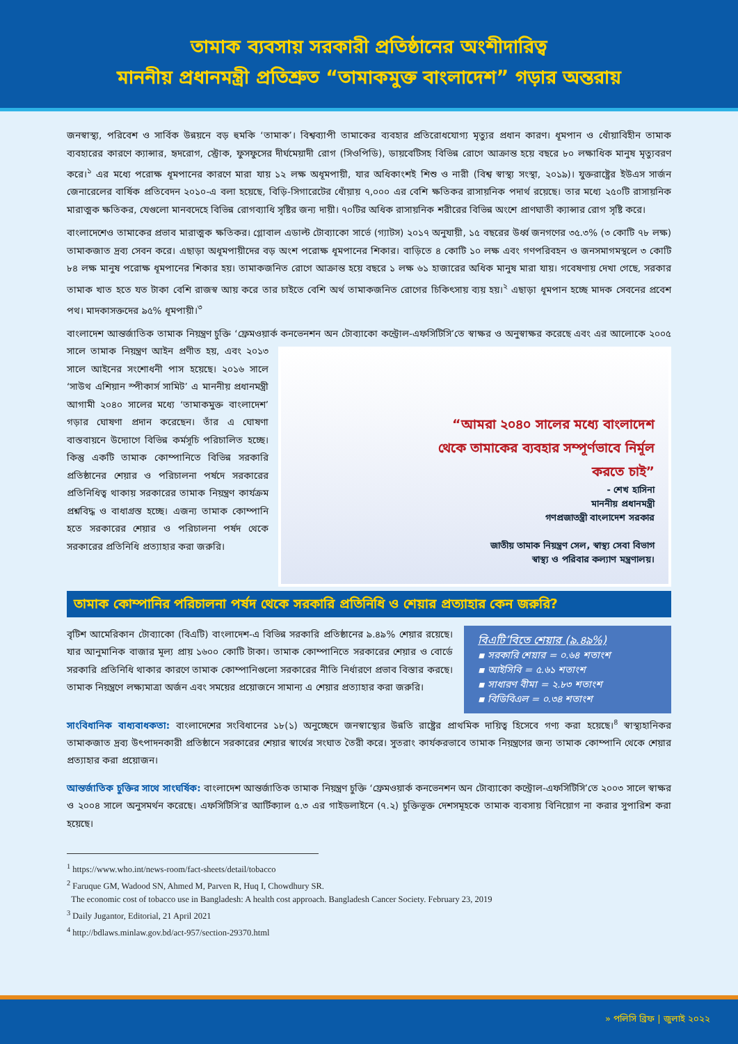তামাক ব্যবসায় সরকারী প্রতিষ্ঠানের অংশীদারিত্ব
মাননীয় প্রধানমন্ত্রী প্রতিশ্রুত “তামাকমুক্ত বাংলাদেশ” গড়ার অন্তরায়
জনস্বাস্থ্য, পরিবেশ ও সার্বিক উন্নয়নে বড় হুমকি ‘তামাক’। বিশ্বব্যাপী তামাকের ব্যবহার প্রতিরোধযোগ্য মৃত্যুর প্রধান কারণ। ধূমপান ও ধোঁয়াবিহীন তামাক ব্যবহারের কারণে ক্যান্সার, হৃদরোগ, স্ট্রোক, ফুসফুসের দীর্ঘমেয়াদী রোগ (সিওপিডি), ডায়বেটিসহ বিভিন্ন রোগে আক্রান্ত হয়ে বছরে ৮০ লক্ষাধিক মানুষ মৃত্যুবরণ করে।<sup>১</sup> এর মধ্যে পরোক্ষ ধূমপানের কারণে মারা যায় ১২ লক্ষ অধূমপায়ী, যার অধিকাংশই শিশু ও নারী (বিশ্ব স্বাস্থ্য সংস্থা, ২০১৯)। যুক্তরাষ্ট্রের ইউএস সার্জন জেনারেলের বার্ষিক প্রতিবেদন ২০১০-এ বলা হয়েছে, বিড়ি-সিগারেটের ধোঁয়ায় ৭,০০০ এর বেশি ক্ষতিকর রাসায়নিক পদার্থ রয়েছে। তার মধ্যে ২৫০টি রাসায়নিক মারাত্মক ক্ষতিকর, যেগুলো মানবদেহে বিভিন্ন রোগব্যাধি সৃষ্টির জন্য দায়ী। ৭০টির অধিক রাসায়নিক শরীরের বিভিন্ন অংশে প্রাণঘাতী ক্যান্সার রোগ সৃষ্টি করে।
বাংলাদেশেও তামাকের প্রভাব মারাত্মক ক্ষতিকর। গ্লোবাল এডাল্ট টোব্যাকো সার্ভে (গ্যাটস) ২০১৭ অনুযায়ী, ১৫ বছরের উর্ধ্ব জনগণের ৩৫.৩% (৩ কোটি ৭৮ লক্ষ) তামাকজাত দ্রব্য সেবন করে। এছাড়া অধূমপায়ীদের বড় অংশ পরোক্ষ ধূমপানের শিকার। বাড়িতে ৪ কোটি ১০ লক্ষ এবং গণপরিবহন ও জনসমাগমস্থলে ৩ কোটি ৮৪ লক্ষ মানুষ পরোক্ষ ধূমপানের শিকার হয়। তামাকজনিত রোগে আক্রান্ত হয়ে বছরে ১ লক্ষ ৬১ হাজারের অধিক মানুষ মারা যায়। গবেষণায় দেখা গেছে, সরকার তামাক খাত হতে যত টাকা বেশি রাজস্ব আয় করে তার চাইতে বেশি অর্থ তামাকজনিত রোগের চিকিৎসায় ব্যয় হয়।<sup>২</sup> এছাড়া ধূমপান হচ্ছে মাদক সেবনের প্রবেশ পথ। মাদকাসক্তদের ৯৫% ধূমপায়ী।<sup>৩</sup>
বাংলাদেশ আন্তর্জাতিক তামাক নিয়ন্ত্রণ চুক্তি ‘ফ্রেমওয়ার্ক কনভেনশন অন টোব্যাকো কন্ট্রোল-এফসিটিসি’তে স্বাক্ষর ও অনুস্বাক্ষর করেছে “আমরা ২০৪০ সালের মধ্যে বাংলাদেশ থেকে তামাকের ব্যবহার সম্পূর্ণভাবে নির্মূল করতে চাই”
- শেখ হাসিনা
মাননীয় প্রধানমন্ত্রী
গণপ্রজাতন্ত্রী বাংলাদেশ সরকার
জাতীয় তামাক নিয়ন্ত্রণ সেল, স্বাস্থ্য সেবা বিভাগ
স্বাস্থ্য ও পরিবার কল্যাণ মন্ত্রণালয়। এবং এর আলোকে ২০০৫ সালে তামাক নিয়ন্ত্রণ আইন প্রণীত হয়, এবং ২০১৩ সালে আইনের সংশোধনী পাস হয়েছে। ২০১৬ সালে ‘সাউথ এশিয়ান স্পীকার্স সামিট’ এ মাননীয় প্রধানমন্ত্রী আগামী ২০৪০ সালের মধ্যে ‘তামাকমুক্ত বাংলাদেশ’ গড়ার ঘোষণা প্রদান করেছেন। তাঁর এ ঘোষণা বাস্তবায়নে উদ্যোগে বিভিন্ন কর্মসূচি পরিচালিত হচ্ছে। কিন্তু একটি তামাক কোম্পানিতে বিভিন্ন সরকারি প্রতিষ্ঠানের শেয়ার ও পরিচালনা পর্ষদে সরকারের প্রতিনিধিত্ব থাকায় সরকারের তামাক নিয়ন্ত্রণ কার্যক্রম প্রশ্নবিদ্ধ ও বাধাগ্রস্ত হচ্ছে। এজন্য তামাক কোম্পানি হতে সরকারের শেয়ার ও পরিচালনা পর্ষদ থেকে সরকারের প্রতিনিধি প্রত্যাহার করা জরুরি।
তামাক কোম্পানির পরিচালনা পর্ষদ থেকে সরকারি প্রতিনিধি ও শেয়ার প্রত্যাহার কেন জরুরি?
বিএটি’বিতে শেয়ার (৯.৪৯%)
▪ সরকারি শেয়ার = ০.৬৪ শতাংশ
▪ আইসিবি = ৫.৬১ শতাংশ
▪ সাধারণ বীমা = ২.৮৩ শতাংশ
▪ বিডিবিএল = ০.৩৪ শতাংশ
বৃটিশ আমেরিকান টোব্যাকো (বিএটি) বাংলাদেশ-এ বিভিন্ন সরকারি প্রতিষ্ঠানের ৯.৪৯% শেয়ার রয়েছে। যার আনুমানিক বাজার মূল্য প্রায় ১৬০০ কোটি টাকা। তামাক কোম্পানিতে সরকারের শেয়ার ও বোর্ডে সরকারি প্রতিনিধি থাকার কারণে তামাক কোম্পানিগুলো সরকারের নীতি নির্ধারণে প্রভাব বিস্তার করছে। তামাক নিয়ন্ত্রণে লক্ষ্যমাত্রা অর্জন এবং সময়ের প্রয়োজনে সামান্য এ শেয়ার প্রত্যাহার করা জরুরি।
সাংবিধানিক বাধ্যবাধকতা: বাংলাদেশের সংবিধানের ১৮(১) অনুচ্ছেদে জনস্বাস্থ্যের উন্নতি রাষ্ট্রের প্রাথমিক দায়িত্ব হিসেবে গণ্য করা হয়েছে।<sup>৪</sup> স্বাস্থ্যহানিকর তামাকজাত দ্রব্য উৎপাদনকারী প্রতিষ্ঠানে সরকারের শেয়ার স্বার্থের সংঘাত তৈরী করে। সুতরাং কার্যকরভাবে তামাক নিয়ন্ত্রণের জন্য তামাক কোম্পানি থেকে শেয়ার প্রত্যাহার করা প্রয়োজন।
আন্তর্জাতিক চুক্তির সাথে সাংঘর্ষিক: বাংলাদেশ আন্তর্জাতিক তামাক নিয়ন্ত্রণ চুক্তি ‘ফ্রেমওয়ার্ক কনভেনশন অন টোব্যাকো কন্ট্রোল-এফসিটিসি’তে ২০০৩ সালে স্বাক্ষর ও ২০০৪ সালে অনুসমর্থন করেছে। এফসিটিসি’র আর্টিক্যাল ৫.৩ এর গাইডলাইনে (৭.২) চুক্তিভূক্ত দেশসমূহকে তামাক ব্যবসায় বিনিয়োগ না করার সুপারিশ করা হয়েছে।
<sup>1</sup> https://www.who.int/news-room/fact-sheets/detail/tobacco
<sup>2</sup> Faruque GM, Wadood SN, Ahmed M, Parven R, Huq I, Chowdhury SR.
The economic cost of tobacco use in Bangladesh: A health cost approach. Bangladesh Cancer Society. February 23, 2019
<sup>3</sup> Daily Jugantor, Editorial, 21 April 2021
<sup>4</sup> http://bdlaws.minlaw.gov.bd/act-957/section-29370.html
» পলিসি ব্রিফ | জুলাই ২০২২